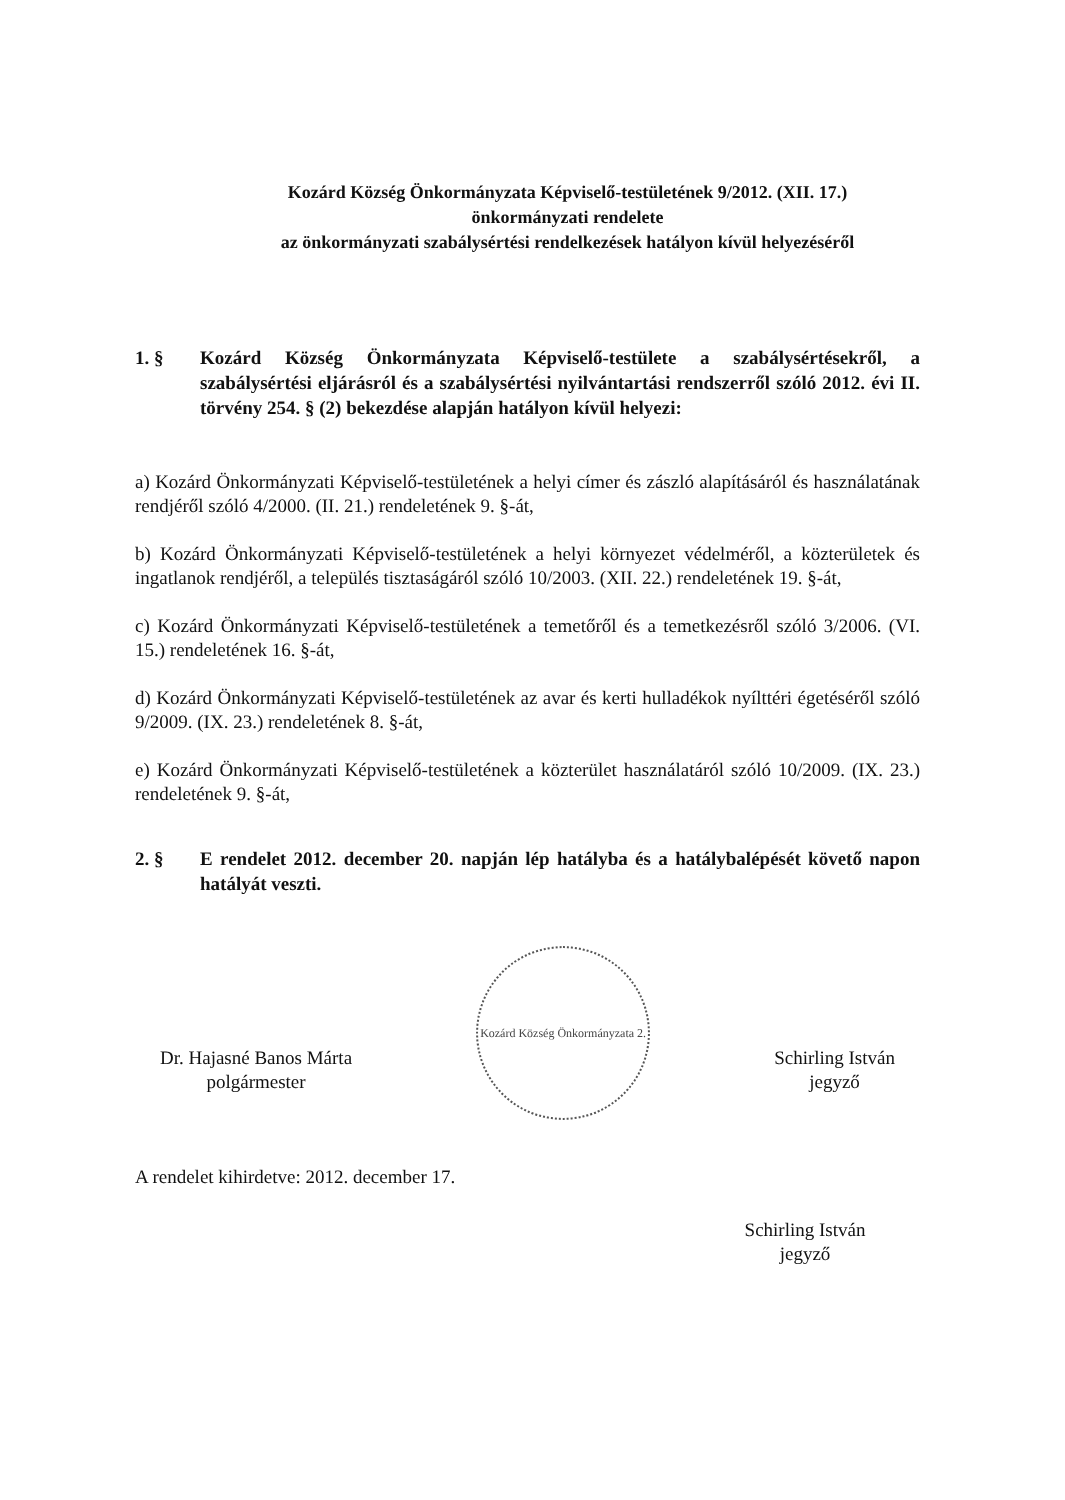Kozárd Község Önkormányzata Képviselő-testületének 9/2012. (XII. 17.)
önkormányzati rendelete
az önkormányzati szabálysértési rendelkezések hatályon kívül helyezéséről
1. § Kozárd Község Önkormányzata Képviselő-testülete a szabálysértésekről, a szabálysértési eljárásról és a szabálysértési nyilvántartási rendszerről szóló 2012. évi II. törvény 254. § (2) bekezdése alapján hatályon kívül helyezi:
a) Kozárd Önkormányzati Képviselő-testületének a helyi címer és zászló alapításáról és használatának rendjéről szóló 4/2000. (II. 21.) rendeletének 9. §-át,
b) Kozárd Önkormányzati Képviselő-testületének a helyi környezet védelméről, a közterületek és ingatlanok rendjéről, a település tisztaságáról szóló 10/2003. (XII. 22.) rendeletének 19. §-át,
c) Kozárd Önkormányzati Képviselő-testületének a temetőről és a temetkezésről szóló 3/2006. (VI. 15.) rendeletének 16. §-át,
d) Kozárd Önkormányzati Képviselő-testületének az avar és kerti hulladékok nyílttéri égetéséről szóló 9/2009. (IX. 23.) rendeletének 8. §-át,
e) Kozárd Önkormányzati Képviselő-testületének a közterület használatáról szóló 10/2009. (IX. 23.) rendeletének 9. §-át,
2. § E rendelet 2012. december 20. napján lép hatályba és a hatálybalépését követő napon hatályát veszti.
Dr. Hajasné Banos Márta
polgármester
Kozárd Község Önkormányzata 2.
Schirling István
jegyző
A rendelet kihirdetve: 2012. december 17.
Schirling István
jegyző